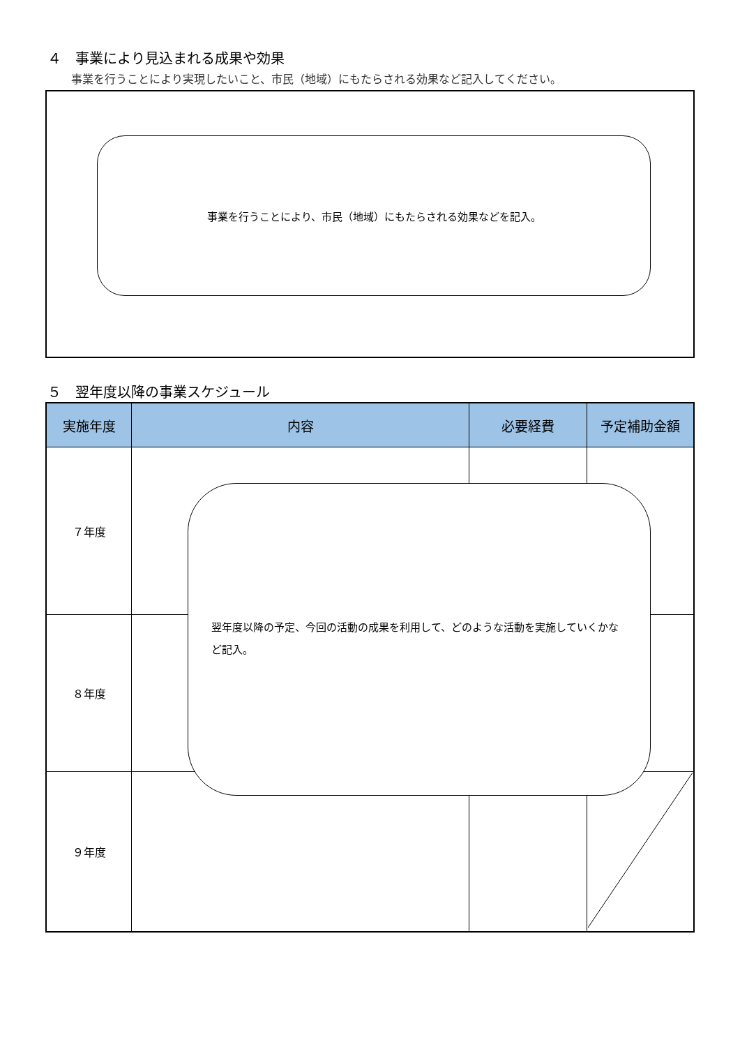４　事業により見込まれる成果や効果
事業を行うことにより実現したいこと、市民（地域）にもたらされる効果など記入してください。
事業を行うことにより、市民（地域）にもたらされる効果などを記入。
５　翌年度以降の事業スケジュール
| 実施年度 | 内容 | 必要経費 | 予定補助金額 |
| --- | --- | --- | --- |
| ７年度 | | | |
| ８年度 | | | |
| ９年度 | | | |
翌年度以降の予定、今回の活動の成果を利用して、どのような活動を実施していくかなど記入。